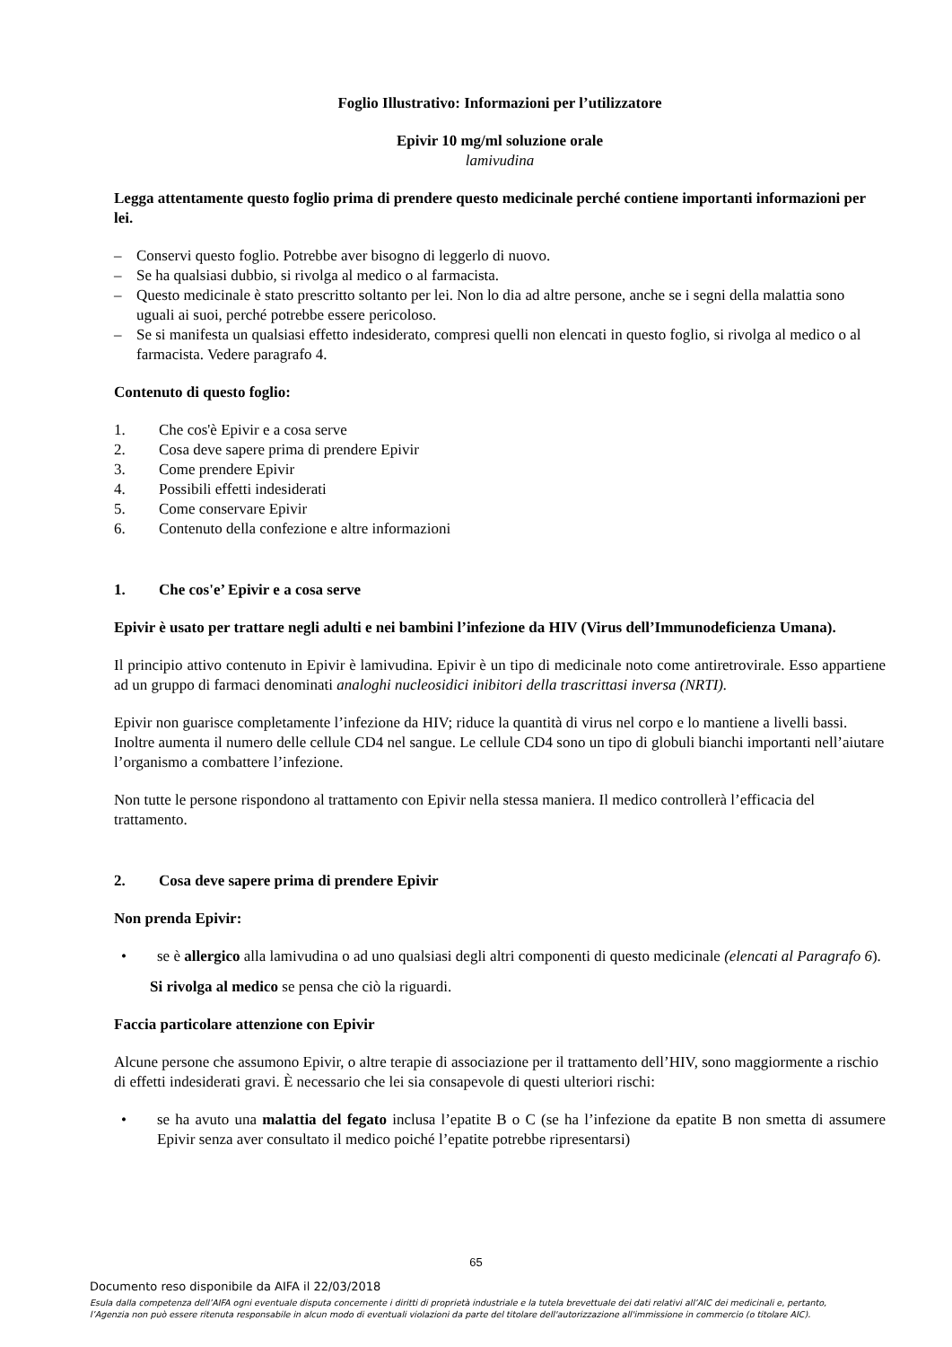Foglio Illustrativo: Informazioni per l’utilizzatore
Epivir 10 mg/ml soluzione orale
lamivudina
Legga attentamente questo foglio prima di prendere questo medicinale perché contiene importanti informazioni per lei.
– Conservi questo foglio. Potrebbe aver bisogno di leggerlo di nuovo.
– Se ha qualsiasi dubbio, si rivolga al medico o al farmacista.
– Questo medicinale è stato prescritto soltanto per lei. Non lo dia ad altre persone, anche se i segni della malattia sono uguali ai suoi, perché potrebbe essere pericoloso.
– Se si manifesta un qualsiasi effetto indesiderato, compresi quelli non elencati in questo foglio, si rivolga al medico o al farmacista. Vedere paragrafo 4.
Contenuto di questo foglio:
1. Che cos'è Epivir e a cosa serve
2. Cosa deve sapere prima di prendere Epivir
3. Come prendere Epivir
4. Possibili effetti indesiderati
5. Come conservare Epivir
6. Contenuto della confezione e altre informazioni
1. Che cos'e’ Epivir e a cosa serve
Epivir è usato per trattare negli adulti e nei bambini l’infezione da HIV (Virus dell’Immunodeficienza Umana).
Il principio attivo contenuto in Epivir è lamivudina. Epivir è un tipo di medicinale noto come antiretrovirale. Esso appartiene ad un gruppo di farmaci denominati analoghi nucleosidici inibitori della trascrittasi inversa (NRTI).
Epivir non guarisce completamente l’infezione da HIV; riduce la quantità di virus nel corpo e lo mantiene a livelli bassi. Inoltre aumenta il numero delle cellule CD4 nel sangue. Le cellule CD4 sono un tipo di globuli bianchi importanti nell’aiutare l’organismo a combattere l’infezione.
Non tutte le persone rispondono al trattamento con Epivir nella stessa maniera. Il medico controllerà l’efficacia del trattamento.
2. Cosa deve sapere prima di prendere Epivir
Non prenda Epivir:
• se è allergico alla lamivudina o ad uno qualsiasi degli altri componenti di questo medicinale (elencati al Paragrafo 6).
Si rivolga al medico se pensa che ciò la riguardi.
Faccia particolare attenzione con Epivir
Alcune persone che assumono Epivir, o altre terapie di associazione per il trattamento dell’HIV, sono maggiormente a rischio di effetti indesiderati gravi. È necessario che lei sia consapevole di questi ulteriori rischi:
• se ha avuto una malattia del fegato inclusa l’epatite B o C (se ha l’infezione da epatite B non smetta di assumere Epivir senza aver consultato il medico poiché l’epatite potrebbe ripresentarsi)
65
Documento reso disponibile da AIFA il 22/03/2018
Esula dalla competenza dell’AIFA ogni eventuale disputa concernente i diritti di proprietà industriale e la tutela brevettuale dei dati relativi all’AIC dei medicinali e, pertanto, l’Agenzia non può essere ritenuta responsabile in alcun modo di eventuali violazioni da parte del titolare dell'autorizzazione all'immissione in commercio (o titolare AIC).